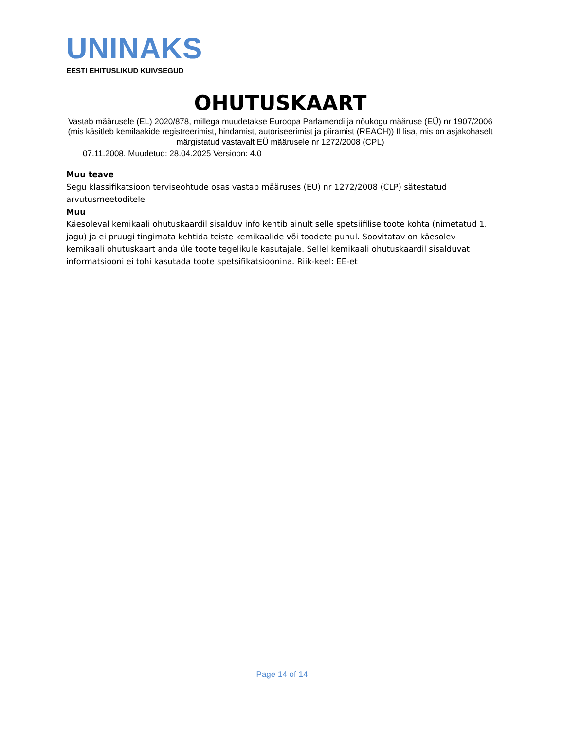UNINAKS
EESTI EHITUSLIKUD KUIVSEGUD
OHUTUSKAART
Vastab määrusele (EL) 2020/878, millega muudetakse Euroopa Parlamendi ja nõukogu määruse (EÜ) nr 1907/2006 (mis käsitleb kemilaakide registreerimist, hindamist, autoriseerimist ja piiramist (REACH)) II lisa, mis on asjakohaselt märgistatud vastavalt EÜ määrusele nr 1272/2008 (CPL)
07.11.2008. Muudetud: 28.04.2025 Versioon: 4.0
Muu teave
Segu klassifikatsioon terviseohtude osas vastab määruses (EÜ) nr 1272/2008 (CLP) sätestatud arvutusmeetoditele
Muu
Käesoleval kemikaali ohutuskaardil sisalduv info kehtib ainult selle spetsiifilise toote kohta (nimetatud 1. jagu) ja ei pruugi tingimata kehtida teiste kemikaalide või toodete puhul. Soovitatav on käesolev kemikaali ohutuskaart anda üle toote tegelikule kasutajale. Sellel kemikaali ohutuskaardil sisalduvat informatsiooni ei tohi kasutada toote spetsifikatsioonina. Riik-keel: EE-et
Page 14 of 14